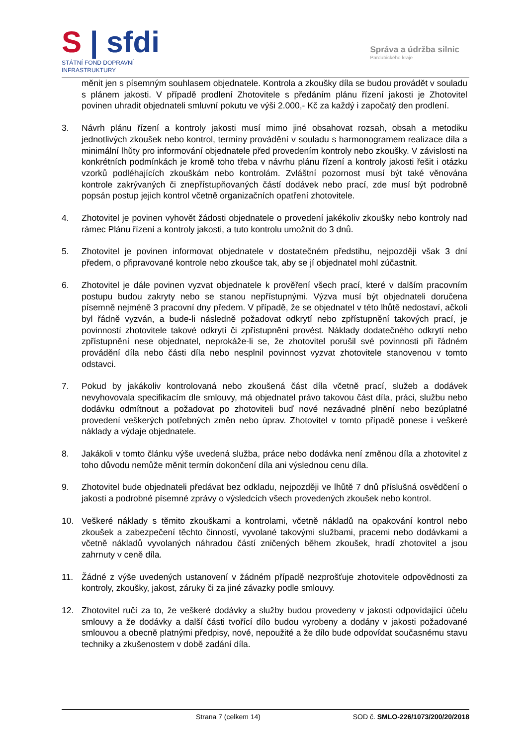S | sfdi
STÁTNÍ FOND DOPRAVNÍ
INFRASTRUKTURY
Správa a údržba silnic
Pardubického kraje
měnit jen s písemným souhlasem objednatele. Kontrola a zkoušky díla se budou provádět v souladu s plánem jakosti. V případě prodlení Zhotovitele s předáním plánu řízení jakosti je Zhotovitel povinen uhradit objednateli smluvní pokutu ve výši 2.000,- Kč za každý i započatý den prodlení.
3. Návrh plánu řízení a kontroly jakosti musí mimo jiné obsahovat rozsah, obsah a metodiku jednotlivých zkoušek nebo kontrol, termíny provádění v souladu s harmonogramem realizace díla a minimální lhůty pro informování objednatele před provedením kontroly nebo zkoušky. V závislosti na konkrétních podmínkách je kromě toho třeba v návrhu plánu řízení a kontroly jakosti řešit i otázku vzorků podléhajících zkouškám nebo kontrolám. Zvláštní pozornost musí být také věnována kontrole zakrývaných či znepřístupňovaných částí dodávek nebo prací, zde musí být podrobně popsán postup jejich kontrol včetně organizačních opatření zhotovitele.
4. Zhotovitel je povinen vyhovět žádosti objednatele o provedení jakékoliv zkoušky nebo kontroly nad rámec Plánu řízení a kontroly jakosti, a tuto kontrolu umožnit do 3 dnů.
5. Zhotovitel je povinen informovat objednatele v dostatečném předstihu, nejpozději však 3 dní předem, o připravované kontrole nebo zkoušce tak, aby se jí objednatel mohl zúčastnit.
6. Zhotovitel je dále povinen vyzvat objednatele k prověření všech prací, které v dalším pracovním postupu budou zakryty nebo se stanou nepřístupnými. Výzva musí být objednateli doručena písemně nejméně 3 pracovní dny předem. V případě, že se objednatel v této lhůtě nedostaví, ačkoli byl řádně vyzván, a bude-li následně požadovat odkrytí nebo zpřístupnění takových prací, je povinností zhotovitele takové odkrytí či zpřístupnění provést. Náklady dodatečného odkrytí nebo zpřístupnění nese objednatel, neprokáže-li se, že zhotovitel porušil své povinnosti při řádném provádění díla nebo části díla nebo nesplnil povinnost vyzvat zhotovitele stanovenou v tomto odstavci.
7. Pokud by jakákoliv kontrolovaná nebo zkoušená část díla včetně prací, služeb a dodávek nevyhovovala specifikacím dle smlouvy, má objednatel právo takovou část díla, práci, službu nebo dodávku odmítnout a požadovat po zhotoviteli buď nové nezávadné plnění nebo bezúplatné provedení veškerých potřebných změn nebo úprav. Zhotovitel v tomto případě ponese i veškeré náklady a výdaje objednatele.
8. Jakákoli v tomto článku výše uvedená služba, práce nebo dodávka není změnou díla a zhotovitel z toho důvodu nemůže měnit termín dokončení díla ani výslednou cenu díla.
9. Zhotovitel bude objednateli předávat bez odkladu, nejpozději ve lhůtě 7 dnů příslušná osvědčení o jakosti a podrobné písemné zprávy o výsledcích všech provedených zkoušek nebo kontrol.
10. Veškeré náklady s těmito zkouškami a kontrolami, včetně nákladů na opakování kontrol nebo zkoušek a zabezpečení těchto činností, vyvolané takovými službami, pracemi nebo dodávkami a včetně nákladů vyvolaných náhradou částí zničených během zkoušek, hradí zhotovitel a jsou zahrnuty v ceně díla.
11. Žádné z výše uvedených ustanovení v žádném případě nezprošťuje zhotovitele odpovědnosti za kontroly, zkoušky, jakost, záruky či za jiné závazky podle smlouvy.
12. Zhotovitel ručí za to, že veškeré dodávky a služby budou provedeny v jakosti odpovídající účelu smlouvy a že dodávky a další části tvořící dílo budou vyrobeny a dodány v jakosti požadované smlouvou a obecně platnými předpisy, nové, nepoužité a že dílo bude odpovídat současnému stavu techniky a zkušenostem v době zadání díla.
Strana 7 (celkem 14) SOD č. SMLO-226/1073/200/20/2018